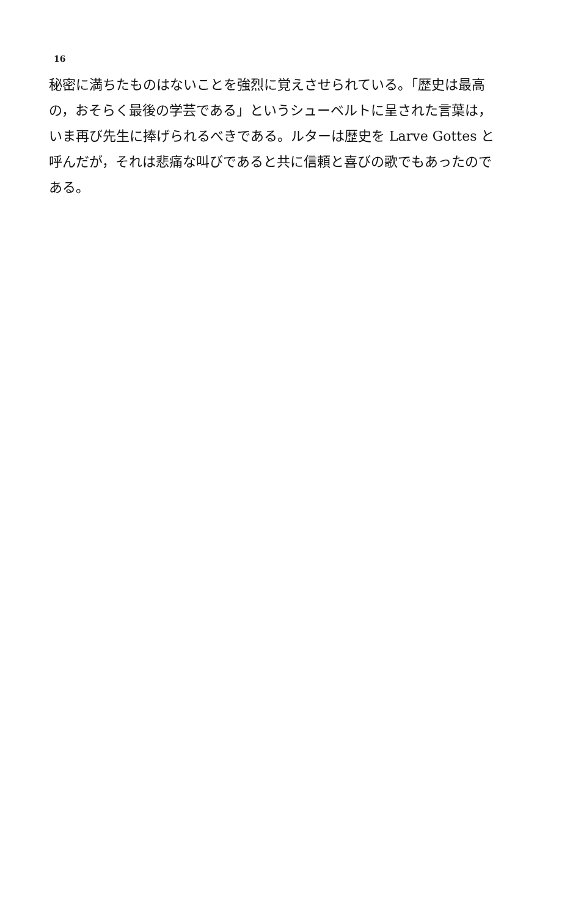16
秘密に満ちたものはないことを強烈に覚えさせられている。「歴史は最高
の，おそらく最後の学芸である」というシューベルトに呈された言葉は，
いま再び先生に捧げられるべきである。ルターは歴史を Larve Gottes と
呼んだが，それは悲痛な叫びであると共に信頼と喜びの歌でもあったので
ある。